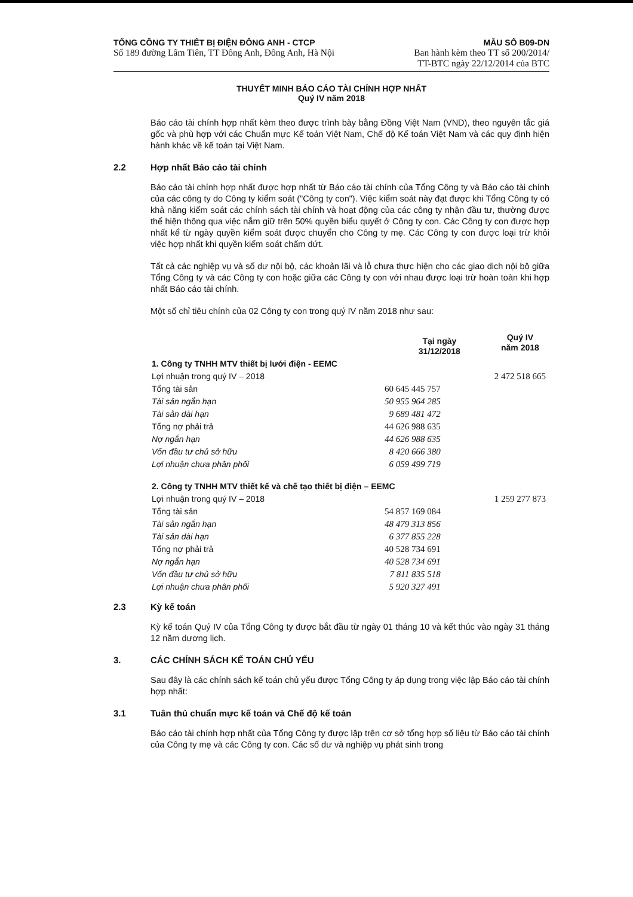TỔNG CÔNG TY THIẾT BỊ ĐIỆN ĐÔNG ANH - CTCP
Số 189 đường Lâm Tiên, TT Đông Anh, Đông Anh, Hà Nội
MẪU SỐ B09-DN
Ban hành kèm theo TT số 200/2014/
TT-BTC ngày 22/12/2014 của BTC
THUYẾT MINH BÁO CÁO TÀI CHÍNH HỢP NHẤT
Quý IV năm 2018
Báo cáo tài chính hợp nhất kèm theo được trình bày bằng Đồng Việt Nam (VND), theo nguyên tắc giá gốc và phù hợp với các Chuẩn mực Kế toán Việt Nam, Chế độ Kế toán Việt Nam và các quy định hiện hành khác về kế toán tại Việt Nam.
2.2 Hợp nhất Báo cáo tài chính
Báo cáo tài chính hợp nhất được hợp nhất từ Báo cáo tài chính của Tổng Công ty và Báo cáo tài chính của các công ty do Công ty kiểm soát ("Công ty con"). Việc kiểm soát này đạt được khi Tổng Công ty có khả năng kiểm soát các chính sách tài chính và hoạt động của các công ty nhận đầu tư, thường được thể hiện thông qua việc nắm giữ trên 50% quyền biểu quyết ở Công ty con. Các Công ty con được hợp nhất kể từ ngày quyền kiểm soát được chuyển cho Công ty mẹ. Các Công ty con được loại trừ khỏi việc hợp nhất khi quyền kiểm soát chấm dứt.
Tất cả các nghiệp vụ và số dư nội bộ, các khoản lãi và lỗ chưa thực hiện cho các giao dịch nội bộ giữa Tổng Công ty và các Công ty con hoặc giữa các Công ty con với nhau được loại trừ hoàn toàn khi hợp nhất Báo cáo tài chính.
Một số chỉ tiêu chính của 02 Công ty con trong quý IV năm 2018 như sau:
| | Tại ngày 31/12/2018 | Quý IV năm 2018 |
| --- | --- | --- |
| 1. Công ty TNHH MTV thiết bị lưới điện - EEMC | | |
| Lợi nhuận trong quý IV – 2018 | | 2 472 518 665 |
| Tổng tài sản | 60 645 445 757 | |
| Tài sản ngắn hạn | 50 955 964 285 | |
| Tài sản dài hạn | 9 689 481 472 | |
| Tổng nợ phải trả | 44 626 988 635 | |
| Nợ ngắn hạn | 44 626 988 635 | |
| Vốn đầu tư chủ sở hữu | 8 420 666 380 | |
| Lợi nhuận chưa phân phối | 6 059 499 719 | |
| 2. Công ty TNHH MTV thiết kế và chế tạo thiết bị điện – EEMC | | |
| Lợi nhuận trong quý IV – 2018 | | 1 259 277 873 |
| Tổng tài sản | 54 857 169 084 | |
| Tài sản ngắn hạn | 48 479 313 856 | |
| Tài sản dài hạn | 6 377 855 228 | |
| Tổng nợ phải trả | 40 528 734 691 | |
| Nợ ngắn hạn | 40 528 734 691 | |
| Vốn đầu tư chủ sở hữu | 7 811 835 518 | |
| Lợi nhuận chưa phân phối | 5 920 327 491 | |
2.3 Kỳ kế toán
Kỳ kế toán Quý IV của Tổng Công ty được bắt đầu từ ngày 01 tháng 10 và kết thúc vào ngày 31 tháng 12 năm dương lịch.
3. CÁC CHÍNH SÁCH KẾ TOÁN CHỦ YẾU
Sau đây là các chính sách kế toán chủ yếu được Tổng Công ty áp dụng trong việc lập Báo cáo tài chính hợp nhất:
3.1 Tuân thủ chuẩn mực kế toán và Chế độ kế toán
Báo cáo tài chính hợp nhất của Tổng Công ty được lập trên cơ sở tổng hợp số liệu từ Báo cáo tài chính của Công ty mẹ và các Công ty con. Các số dư và nghiệp vụ phát sinh trong